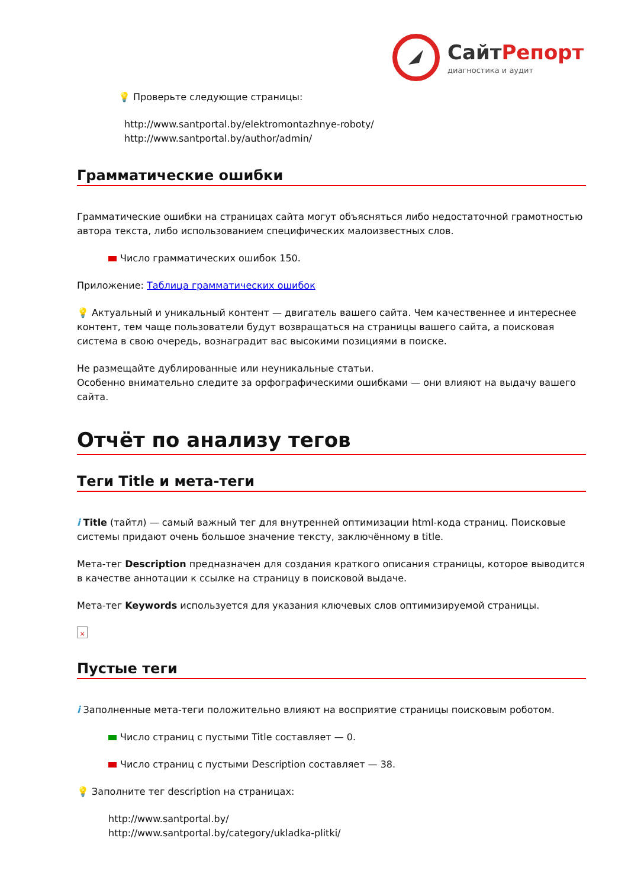Сайт Репорт
диагностика и аудит
💡 Проверьте следующие страницы:
http://www.santportal.by/elektromontazhnye-roboty/
http://www.santportal.by/author/admin/
Грамматические ошибки
Грамматические ошибки на страницах сайта могут объясняться либо недостаточной грамотностью автора текста, либо использованием специфических малоизвестных слов.
Число грамматических ошибок 150.
Приложение: Таблица грамматических ошибок
💡 Актуальный и уникальный контент — двигатель вашего сайта. Чем качественнее и интереснее контент, тем чаще пользователи будут возвращаться на страницы вашего сайта, а поисковая система в свою очередь, вознаградит вас высокими позициями в поиске.
Не размещайте дублированные или неуникальные статьи.
Особенно внимательно следите за орфографическими ошибками — они влияют на выдачу вашего сайта.
Отчёт по анализу тегов
Теги Title и мета-теги
i Title (тайтл) — самый важный тег для внутренней оптимизации html-кода страниц. Поисковые системы придают очень большое значение тексту, заключённому в title.
Мета-тег Description предназначен для создания краткого описания страницы, которое выводится в качестве аннотации к ссылке на страницу в поисковой выдаче.
Мета-тег Keywords используется для указания ключевых слов оптимизируемой страницы.
×
Пустые теги
i Заполненные мета-теги положительно влияют на восприятие страницы поисковым роботом.
Число страниц с пустыми Title составляет — 0.
Число страниц с пустыми Description составляет — 38.
💡 Заполните тег description на страницах:
http://www.santportal.by/
http://www.santportal.by/category/ukladka-plitki/